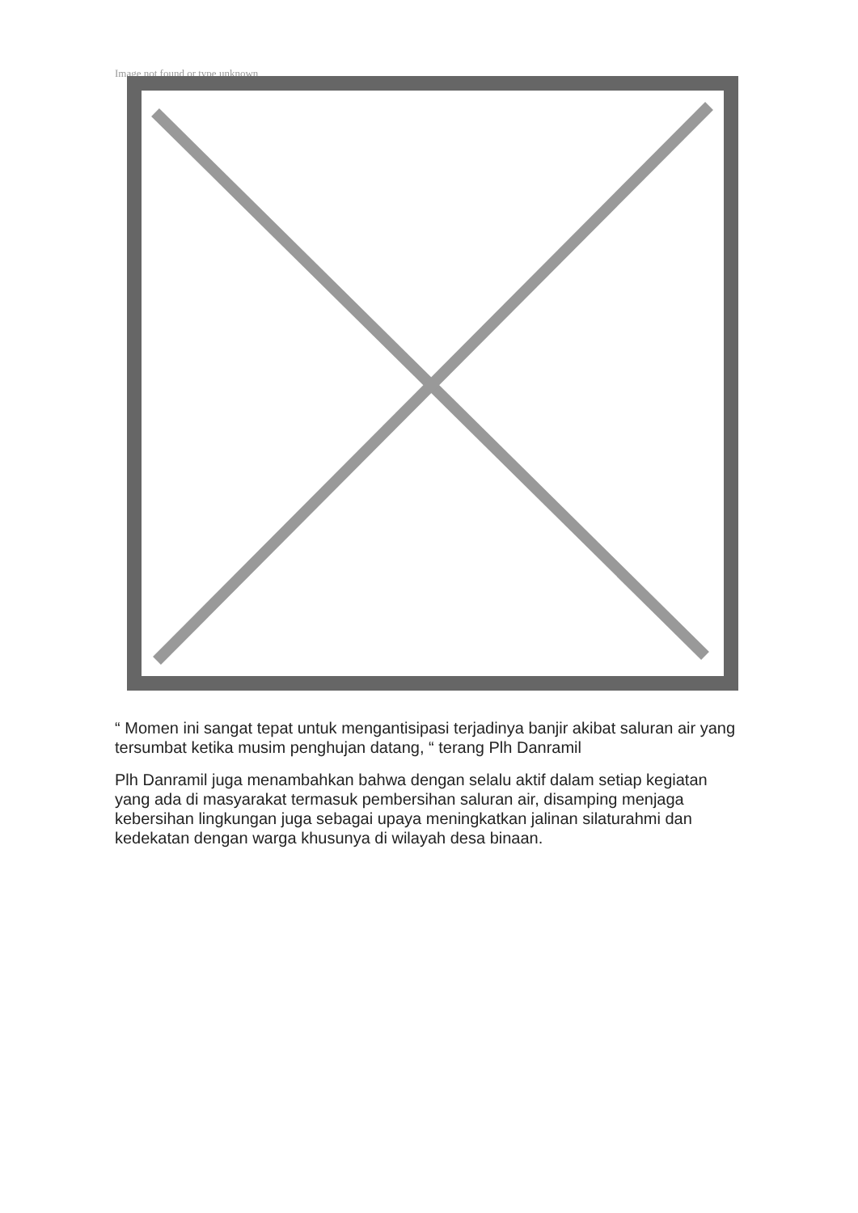Image not found or type unknown
“ Momen ini sangat tepat untuk mengantisipasi terjadinya banjir akibat saluran air yang tersumbat ketika musim penghujan datang, “ terang Plh Danramil
Plh Danramil juga menambahkan bahwa dengan selalu aktif dalam setiap kegiatan yang ada di masyarakat termasuk pembersihan saluran air, disamping menjaga kebersihan lingkungan juga sebagai upaya meningkatkan jalinan silaturahmi dan kedekatan dengan warga khusunya di wilayah desa binaan.